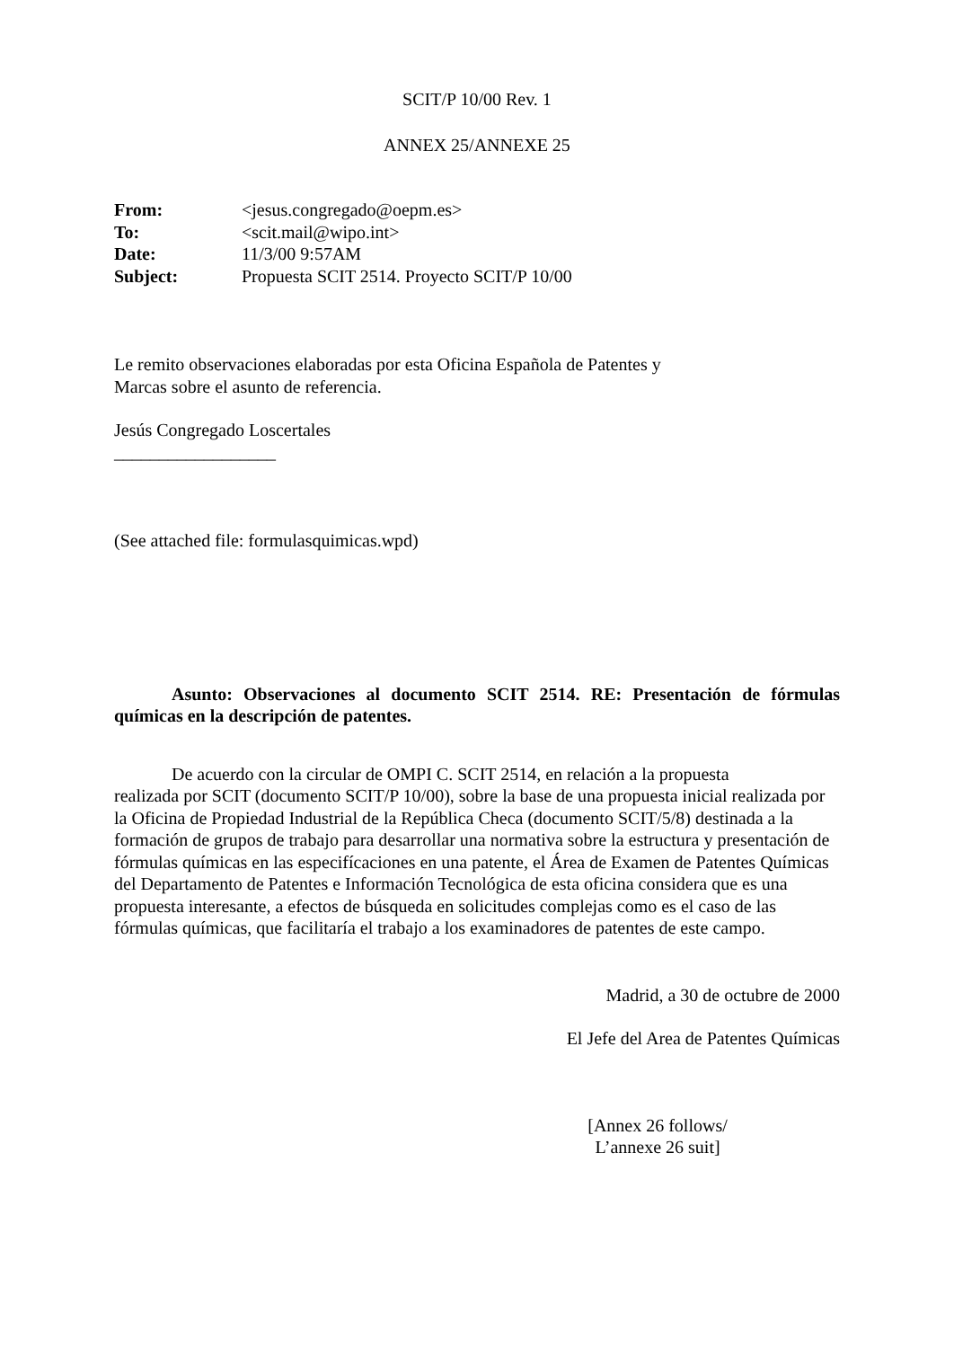SCIT/P 10/00 Rev. 1
ANNEX 25/ANNEXE 25
| From: | <jesus.congregado@oepm.es> |
| To: | <scit.mail@wipo.int> |
| Date: | 11/3/00 9:57AM |
| Subject: | Propuesta SCIT 2514. Proyecto SCIT/P 10/00 |
Le remito observaciones elaboradas por esta Oficina Española de Patentes y
Marcas sobre el asunto de referencia.
Jesús Congregado Loscertales
__________________
(See attached file: formulasquimicas.wpd)
Asunto: Observaciones al documento SCIT 2514. RE: Presentación de fórmulas químicas en la descripción de patentes.
De acuerdo con la circular de OMPI C. SCIT 2514, en relación a la propuesta
realizada por SCIT (documento SCIT/P 10/00), sobre la base de una propuesta inicial realizada por la Oficina de Propiedad Industrial de la República Checa (documento SCIT/5/8) destinada a la formación de grupos de trabajo para desarrollar una normativa sobre la estructura y presentación de fórmulas químicas en las especifícaciones en una patente, el Área de Examen de Patentes Químicas del Departamento de Patentes e Información Tecnológica de esta oficina considera que es una propuesta interesante, a efectos de búsqueda en solicitudes complejas como es el caso de las fórmulas químicas, que facilitaría el trabajo a los examinadores de patentes de este campo.
Madrid, a 30 de octubre de 2000
El Jefe del Area de Patentes Químicas
[Annex 26 follows/
L’annexe 26 suit]